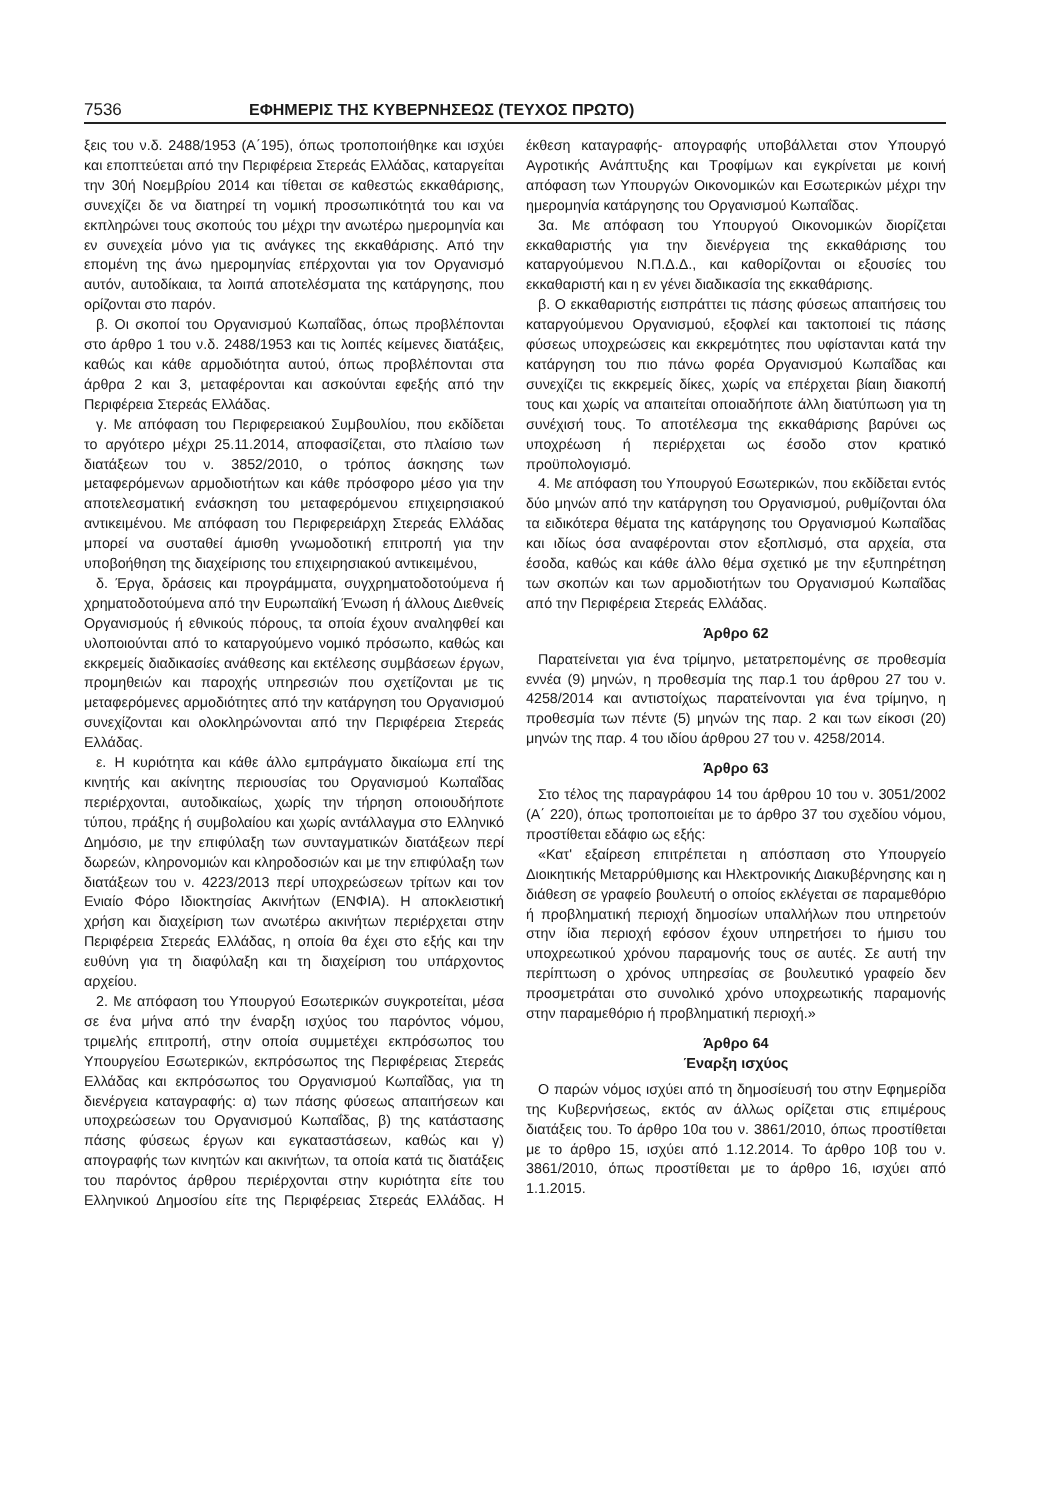7536 ΕΦΗΜΕΡΙΣ ΤΗΣ ΚΥΒΕΡΝΗΣΕΩΣ (ΤΕΥΧΟΣ ΠΡΩΤΟ)
ξεις του ν.δ. 2488/1953 (Α΄195), όπως τροποποιήθηκε και ισχύει και εποπτεύεται από την Περιφέρεια Στερεάς Ελλάδας, καταργείται την 30ή Νοεμβρίου 2014 και τίθεται σε καθεστώς εκκαθάρισης, συνεχίζει δε να διατηρεί τη νομική προσωπικότητά του και να εκπληρώνει τους σκοπούς του μέχρι την ανωτέρω ημερομηνία και εν συνεχεία μόνο για τις ανάγκες της εκκαθάρισης. Από την επομένη της άνω ημερομηνίας επέρχονται για τον Οργανισμό αυτόν, αυτοδίκαια, τα λοιπά αποτελέσματα της κατάργησης, που ορίζονται στο παρόν.
β. Οι σκοποί του Οργανισμού Κωπαΐδας, όπως προβλέπονται στο άρθρο 1 του ν.δ. 2488/1953 και τις λοιπές κείμενες διατάξεις, καθώς και κάθε αρμοδιότητα αυτού, όπως προβλέπονται στα άρθρα 2 και 3, μεταφέρονται και ασκούνται εφεξής από την Περιφέρεια Στερεάς Ελλάδας.
γ. Με απόφαση του Περιφερειακού Συμβουλίου, που εκδίδεται το αργότερο μέχρι 25.11.2014, αποφασίζεται, στο πλαίσιο των διατάξεων του ν. 3852/2010, ο τρόπος άσκησης των μεταφερόμενων αρμοδιοτήτων και κάθε πρόσφορο μέσο για την αποτελεσματική ενάσκηση του μεταφερόμενου επιχειρησιακού αντικειμένου. Με απόφαση του Περιφερειάρχη Στερεάς Ελλάδας μπορεί να συσταθεί άμισθη γνωμοδοτική επιτροπή για την υποβοήθηση της διαχείρισης του επιχειρησιακού αντικειμένου,
δ. Έργα, δράσεις και προγράμματα, συγχρηματοδοτούμενα ή χρηματοδοτούμενα από την Ευρωπαϊκή Ένωση ή άλλους Διεθνείς Οργανισμούς ή εθνικούς πόρους, τα οποία έχουν αναληφθεί και υλοποιούνται από το καταργούμενο νομικό πρόσωπο, καθώς και εκκρεμείς διαδικασίες ανάθεσης και εκτέλεσης συμβάσεων έργων, προμηθειών και παροχής υπηρεσιών που σχετίζονται με τις μεταφερόμενες αρμοδιότητες από την κατάργηση του Οργανισμού συνεχίζονται και ολοκληρώνονται από την Περιφέρεια Στερεάς Ελλάδας.
ε. Η κυριότητα και κάθε άλλο εμπράγματο δικαίωμα επί της κινητής και ακίνητης περιουσίας του Οργανισμού Κωπαΐδας περιέρχονται, αυτοδικαίως, χωρίς την τήρηση οποιουδήποτε τύπου, πράξης ή συμβολαίου και χωρίς αντάλλαγμα στο Ελληνικό Δημόσιο, με την επιφύλαξη των συνταγματικών διατάξεων περί δωρεών, κληρονομιών και κληροδοσιών και με την επιφύλαξη των διατάξεων του ν. 4223/2013 περί υποχρεώσεων τρίτων και τον Ενιαίο Φόρο Ιδιοκτησίας Ακινήτων (ΕΝΦΙΑ). Η αποκλειστική χρήση και διαχείριση των ανωτέρω ακινήτων περιέρχεται στην Περιφέρεια Στερεάς Ελλάδας, η οποία θα έχει στο εξής και την ευθύνη για τη διαφύλαξη και τη διαχείριση του υπάρχοντος αρχείου.
2. Με απόφαση του Υπουργού Εσωτερικών συγκροτείται, μέσα σε ένα μήνα από την έναρξη ισχύος του παρόντος νόμου, τριμελής επιτροπή, στην οποία συμμετέχει εκπρόσωπος του Υπουργείου Εσωτερικών, εκπρόσωπος της Περιφέρειας Στερεάς Ελλάδας και εκπρόσωπος του Οργανισμού Κωπαΐδας, για τη διενέργεια καταγραφής: α) των πάσης φύσεως απαιτήσεων και υποχρεώσεων του Οργανισμού Κωπαΐδας, β) της κατάστασης πάσης φύσεως έργων και εγκαταστάσεων, καθώς και γ) απογραφής των κινητών και ακινήτων, τα οποία κατά τις διατάξεις του παρόντος άρθρου περιέρχονται στην κυριότητα είτε του Ελληνικού Δημοσίου είτε της Περιφέρειας Στερεάς Ελλάδας. Η έκθεση καταγραφής- απογραφής υποβάλλεται στον Υπουργό Αγροτικής Ανάπτυξης και Τροφίμων και εγκρίνεται με κοινή απόφαση των Υπουργών Οικονομικών και Εσωτερικών μέχρι την ημερομηνία κατάργησης του Οργανισμού Κωπαΐδας.
3α. Με απόφαση του Υπουργού Οικονομικών διορίζεται εκκαθαριστής για την διενέργεια της εκκαθάρισης του καταργούμενου Ν.Π.Δ.Δ., και καθορίζονται οι εξουσίες του εκκαθαριστή και η εν γένει διαδικασία της εκκαθάρισης.
β. Ο εκκαθαριστής εισπράττει τις πάσης φύσεως απαιτήσεις του καταργούμενου Οργανισμού, εξοφλεί και τακτοποιεί τις πάσης φύσεως υποχρεώσεις και εκκρεμότητες που υφίστανται κατά την κατάργηση του πιο πάνω φορέα Οργανισμού Κωπαΐδας και συνεχίζει τις εκκρεμείς δίκες, χωρίς να επέρχεται βίαιη διακοπή τους και χωρίς να απαιτείται οποιαδήποτε άλλη διατύπωση για τη συνέχισή τους. Το αποτέλεσμα της εκκαθάρισης βαρύνει ως υποχρέωση ή περιέρχεται ως έσοδο στον κρατικό προϋπολογισμό.
4. Με απόφαση του Υπουργού Εσωτερικών, που εκδίδεται εντός δύο μηνών από την κατάργηση του Οργανισμού, ρυθμίζονται όλα τα ειδικότερα θέματα της κατάργησης του Οργανισμού Κωπαΐδας και ιδίως όσα αναφέρονται στον εξοπλισμό, στα αρχεία, στα έσοδα, καθώς και κάθε άλλο θέμα σχετικό με την εξυπηρέτηση των σκοπών και των αρμοδιοτήτων του Οργανισμού Κωπαΐδας από την Περιφέρεια Στερεάς Ελλάδας.
Άρθρο 62
Παρατείνεται για ένα τρίμηνο, μετατρεπομένης σε προθεσμία εννέα (9) μηνών, η προθεσμία της παρ.1 του άρθρου 27 του ν. 4258/2014 και αντιστοίχως παρατείνονται για ένα τρίμηνο, η προθεσμία των πέντε (5) μηνών της παρ. 2 και των είκοσι (20) μηνών της παρ. 4 του ιδίου άρθρου 27 του ν. 4258/2014.
Άρθρο 63
Στο τέλος της παραγράφου 14 του άρθρου 10 του ν. 3051/2002 (Α΄ 220), όπως τροποποιείται με το άρθρο 37 του σχεδίου νόμου, προστίθεται εδάφιο ως εξής:
«Κατ' εξαίρεση επιτρέπεται η απόσπαση στο Υπουργείο Διοικητικής Μεταρρύθμισης και Ηλεκτρονικής Διακυβέρνησης και η διάθεση σε γραφείο βουλευτή ο οποίος εκλέγεται σε παραμεθόριο ή προβληματική περιοχή δημοσίων υπαλλήλων που υπηρετούν στην ίδια περιοχή εφόσον έχουν υπηρετήσει το ήμισυ του υποχρεωτικού χρόνου παραμονής τους σε αυτές. Σε αυτή την περίπτωση ο χρόνος υπηρεσίας σε βουλευτικό γραφείο δεν προσμετράται στο συνολικό χρόνο υποχρεωτικής παραμονής στην παραμεθόριο ή προβληματική περιοχή.»
Άρθρο 64
Έναρξη ισχύος
Ο παρών νόμος ισχύει από τη δημοσίευσή του στην Εφημερίδα της Κυβερνήσεως, εκτός αν άλλως ορίζεται στις επιμέρους διατάξεις του. Το άρθρο 10α του ν. 3861/2010, όπως προστίθεται με το άρθρο 15, ισχύει από 1.12.2014. Το άρθρο 10β του ν. 3861/2010, όπως προστίθεται με το άρθρο 16, ισχύει από 1.1.2015.